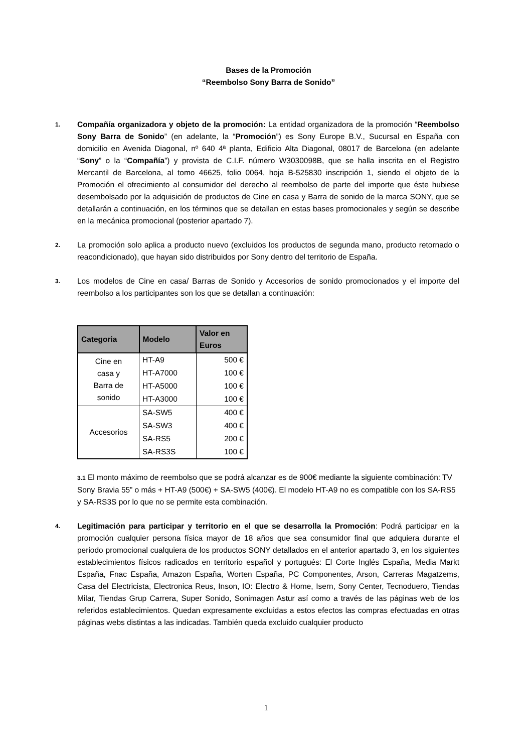Bases de la Promoción
“Reembolso Sony Barra de Sonido”
1.
Compañía organizadora y objeto de la promoción: La entidad organizadora de la promoción “Reembolso Sony Barra de Sonido” (en adelante, la “Promoción”) es Sony Europe B.V., Sucursal en España con domicilio en Avenida Diagonal, nº 640 4ª planta, Edificio Alta Diagonal, 08017 de Barcelona (en adelante “Sony” o la “Compañía”) y provista de C.I.F. número W3030098B, que se halla inscrita en el Registro Mercantil de Barcelona, al tomo 46625, folio 0064, hoja B-525830 inscripción 1, siendo el objeto de la Promoción el ofrecimiento al consumidor del derecho al reembolso de parte del importe que éste hubiese desembolsado por la adquisición de productos de Cine en casa y Barra de sonido de la marca SONY, que se detallarán a continuación, en los términos que se detallan en estas bases promocionales y según se describe en la mecánica promocional (posterior apartado 7).
2.
La promoción solo aplica a producto nuevo (excluidos los productos de segunda mano, producto retornado o reacondicionado), que hayan sido distribuidos por Sony dentro del territorio de España.
3.
Los modelos de Cine en casa/ Barras de Sonido y Accesorios de sonido promocionados y el importe del reembolso a los participantes son los que se detallan a continuación:
| Categoria | Modelo | Valor en Euros |
| --- | --- | --- |
| Cine en casa y Barra de sonido | HT-A9 | 500 € |
| | HT-A7000 | 100 € |
| | HT-A5000 | 100 € |
| | HT-A3000 | 100 € |
| Accesorios | SA-SW5 | 400 € |
| | SA-SW3 | 400 € |
| | SA-RS5 | 200 € |
| | SA-RS3S | 100 € |
3.1 El monto máximo de reembolso que se podrá alcanzar es de 900€ mediante la siguiente combinación: TV Sony Bravia 55” o más + HT-A9 (500€) + SA-SW5 (400€). El modelo HT-A9 no es compatible con los SA-RS5 y SA-RS3S por lo que no se permite esta combinación.
4.
Legitimación para participar y territorio en el que se desarrolla la Promoción: Podrá participar en la promoción cualquier persona física mayor de 18 años que sea consumidor final que adquiera durante el periodo promocional cualquiera de los productos SONY detallados en el anterior apartado 3, en los siguientes establecimientos físicos radicados en territorio español y portugués: El Corte Inglés España, Media Markt España, Fnac España, Amazon España, Worten España, PC Componentes, Arson, Carreras Magatzems, Casa del Electricista, Electronica Reus, Inson, IO: Electro & Home, Isern, Sony Center, Tecnoduero, Tiendas Milar, Tiendas Grup Carrera, Super Sonido, Sonimagen Astur así como a través de las páginas web de los referidos establecimientos. Quedan expresamente excluidas a estos efectos las compras efectuadas en otras páginas webs distintas a las indicadas. También queda excluido cualquier producto
1